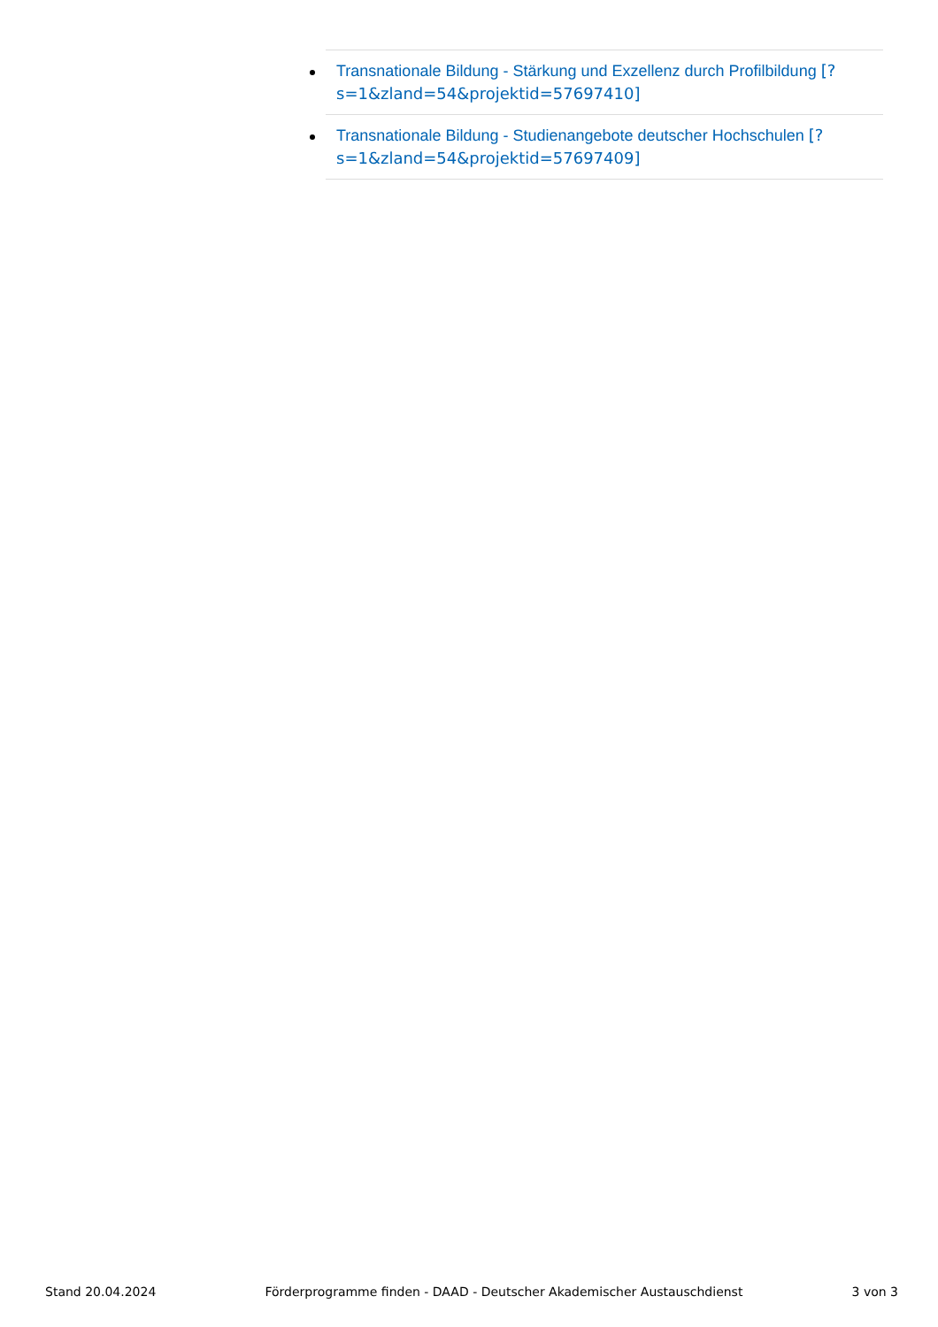Transnationale Bildung - Stärkung und Exzellenz durch Profilbildung [?s=1&zland=54&projektid=57697410]
Transnationale Bildung - Studienangebote deutscher Hochschulen [?s=1&zland=54&projektid=57697409]
Stand 20.04.2024 Förderprogramme finden - DAAD - Deutscher Akademischer Austauschdienst 3 von 3